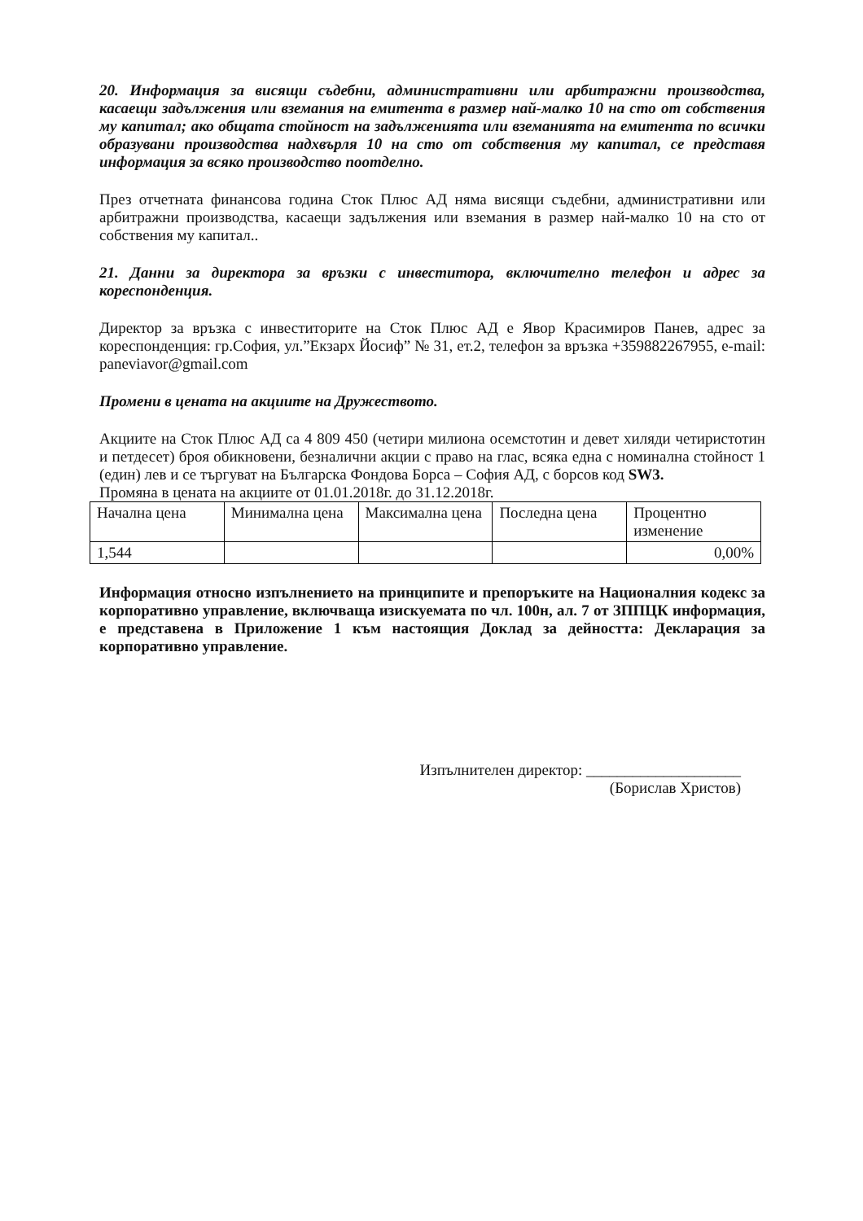20. Информация за висящи съдебни, административни или арбитражни производства, касаещи задължения или вземания на емитента в размер най-малко 10 на сто от собствения му капитал; ако общата стойност на задълженията или вземанията на емитента по всички образувани производства надхвърля 10 на сто от собствения му капитал, се представя информация за всяко производство поотделно.
През отчетната финансова година Сток Плюс АД няма висящи съдебни, административни или арбитражни производства, касаещи задължения или вземания в размер най-малко 10 на сто от собствения му капитал..
21. Данни за директора за връзки с инвеститора, включително телефон и адрес за кореспонденция.
Директор за връзка с инвеститорите на Сток Плюс АД е Явор Красимиров Панев, адрес за кореспонденция: гр.София, ул.”Екзарх Йосиф” № 31, ет.2, телефон за връзка +359882267955, e-mail: paneviavor@gmail.com
Промени в цената на акциите на Дружеството.
Акциите на Сток Плюс АД са 4 809 450 (четири милиона осемстотин и девет хиляди четиристотин и петдесет) броя обикновени, безналични акции с право на глас, всяка една с номинална стойност 1 (един) лев и се търгуват на Българска Фондова Борса – София АД, с борсов код SW3.
Промяна в цената на акциите от 01.01.2018г. до 31.12.2018г.
| Начална цена | Минимална цена | Максимална цена | Последна цена | Процентно изменение |
| 1,544 | | | | 0,00% |
Информация относно изпълнението на принципите и препоръките на Националния кодекс за корпоративно управление, включваща изискуемата по чл. 100н, ал. 7 от ЗППЦК информация, е представена в Приложение 1 към настоящия Доклад за дейността: Декларация за корпоративно управление.
Изпълнителен директор: ____________________
(Борислав Христов)